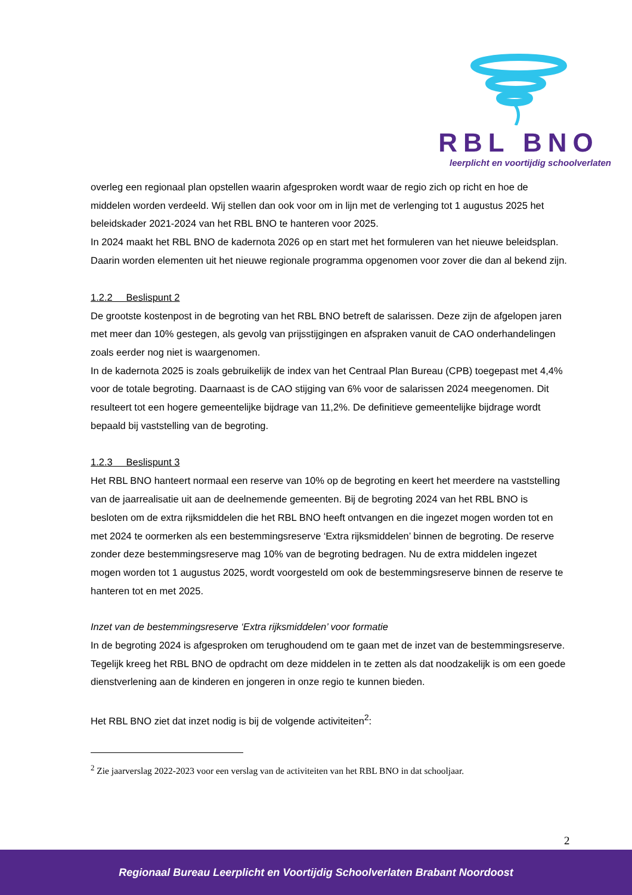RBL BNO
leerplicht en voortijdig schoolverlaten
overleg een regionaal plan opstellen waarin afgesproken wordt waar de regio zich op richt en hoe de middelen worden verdeeld. Wij stellen dan ook voor om in lijn met de verlenging tot 1 augustus 2025 het beleidskader 2021-2024 van het RBL BNO te hanteren voor 2025.
In 2024 maakt het RBL BNO de kadernota 2026 op en start met het formuleren van het nieuwe beleidsplan. Daarin worden elementen uit het nieuwe regionale programma opgenomen voor zover die dan al bekend zijn.
1.2.2 Beslispunt 2
De grootste kostenpost in de begroting van het RBL BNO betreft de salarissen. Deze zijn de afgelopen jaren met meer dan 10% gestegen, als gevolg van prijsstijgingen en afspraken vanuit de CAO onderhandelingen zoals eerder nog niet is waargenomen.
In de kadernota 2025 is zoals gebruikelijk de index van het Centraal Plan Bureau (CPB) toegepast met 4,4% voor de totale begroting. Daarnaast is de CAO stijging van 6% voor de salarissen 2024 meegenomen. Dit resulteert tot een hogere gemeentelijke bijdrage van 11,2%. De definitieve gemeentelijke bijdrage wordt bepaald bij vaststelling van de begroting.
1.2.3 Beslispunt 3
Het RBL BNO hanteert normaal een reserve van 10% op de begroting en keert het meerdere na vaststelling van de jaarrealisatie uit aan de deelnemende gemeenten. Bij de begroting 2024 van het RBL BNO is besloten om de extra rijksmiddelen die het RBL BNO heeft ontvangen en die ingezet mogen worden tot en met 2024 te oormerken als een bestemmingsreserve ‘Extra rijksmiddelen’ binnen de begroting. De reserve zonder deze bestemmingsreserve mag 10% van de begroting bedragen. Nu de extra middelen ingezet mogen worden tot 1 augustus 2025, wordt voorgesteld om ook de bestemmingsreserve binnen de reserve te hanteren tot en met 2025.
Inzet van de bestemmingsreserve ‘Extra rijksmiddelen’ voor formatie
In de begroting 2024 is afgesproken om terughoudend om te gaan met de inzet van de bestemmingsreserve. Tegelijk kreeg het RBL BNO de opdracht om deze middelen in te zetten als dat noodzakelijk is om een goede dienstverlening aan de kinderen en jongeren in onze regio te kunnen bieden.
Het RBL BNO ziet dat inzet nodig is bij de volgende activiteiten<sup>2</sup>:
<sup>2</sup> Zie jaarverslag 2022-2023 voor een verslag van de activiteiten van het RBL BNO in dat schooljaar.
2
Regionaal Bureau Leerplicht en Voortijdig Schoolverlaten Brabant Noordoost